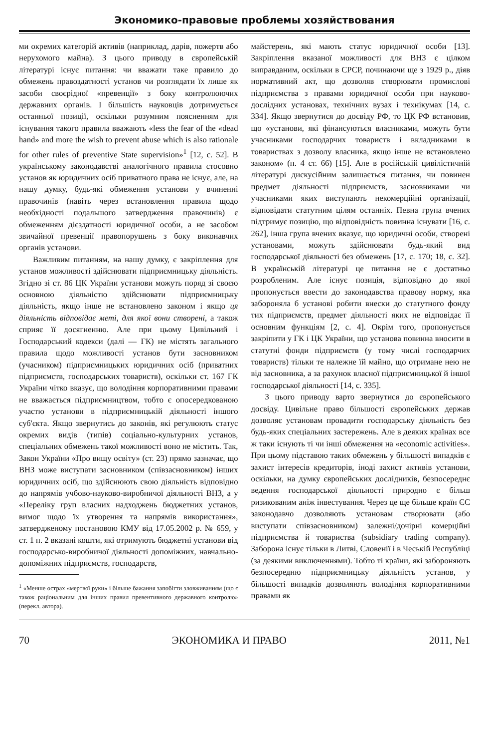Экономико-правовые проблемы хозяйствования
ми окремих категорій активів (наприклад, дарів, пожертв або нерухомого майна). З цього приводу в європейській літературі існує питання: чи вважати таке правило до обмежень правоздатності установ чи розглядати їх лише як засоби своєрідної «превенції» з боку контролюючих державних органів. І більшість науковців дотримується останньої позиції, оскільки розумним поясненням для існування такого правила вважають «less the fear of the «dead hand» and more the wish to prevent abuse which is also rationale for other rules of preventive State supervision»<sup>1</sup> [12, с. 52]. В українському законодавстві аналогічного правила стосовно установ як юридичних осіб приватного права не існує, але, на нашу думку, будь-які обмеження установи у вчиненні правочинів (навіть через встановлення правила щодо необхідності подальшого затвердження правочинів) є обмеженням дієздатності юридичної особи, а не засобом звичайної превенції правопорушень з боку виконавчих органів установи.
Важливим питанням, на нашу думку, є закріплення для установ можливості здійснювати підприємницьку діяльність. Згідно зі ст. 86 ЦК України установи можуть поряд зі своєю основною діяльністю здійснювати підприємницьку діяльність, якщо інше не встановлено законом і якщо ця діяльність відповідає меті, для якої вони створені, а також сприяє її досягненню. Але при цьому Цивільний і Господарський кодекси (далі — ГК) не містять загального правила щодо можливості установ бути засновником (учасником) підприємницьких юридичних осіб (приватних підприємств, господарських товариств), оскільки ст. 167 ГК України чітко вказує, що володіння корпоративними правами не вважається підприємництвом, тобто є опосередкованою участю установи в підприємницькій діяльності іншого суб'єкта. Якщо звернутись до законів, які регулюють статус окремих видів (типів) соціально-культурних установ, спеціальних обмежень такої можливості воно не містить. Так, Закон України «Про вищу освіту» (ст. 23) прямо зазначає, що ВНЗ може виступати засновником (співзасновником) інших юридичних осіб, що здійснюють свою діяльність відповідно до напрямів учбово-науково-виробничої діяльності ВНЗ, а у «Переліку груп власних надходжень бюджетних установ, вимог щодо їх утворення та напрямів використання», затвердженому постановою КМУ від 17.05.2002 р. № 659, у ст. 1 п. 2 вказані кошти, які отримують бюджетні установи від господарсько-виробничої діяльності допоміжних, навчально-допоміжних підприємств, господарств,
<sup>1</sup> «Менше острах «мертвої руки» і більше бажання запобігти зловживанням (що є також раціональним для інших правил превентивного державного контролю» (перекл. автора).
майстерень, які мають статус юридичної особи [13]. Закріплення вказаної можливості для ВНЗ є цілком виправданим, оскільки в СРСР, починаючи ще з 1929 р., діяв нормативний акт, що дозволяв створювати промислові підприємства з правами юридичної особи при науково-дослідних установах, технічних вузах і технікумах [14, с. 334]. Якщо звернутися до досвіду РФ, то ЦК РФ встановив, що «установи, які фінансуються власниками, можуть бути учасниками господарчих товариств і вкладниками в товариствах з дозволу власника, якщо інше не встановлено законом» (п. 4 ст. 66) [15]. Але в російській цивілістичній літературі дискусійним залишається питання, чи повинен предмет діяльності підприємств, засновниками чи учасниками яких виступають некомерційні організації, відповідати статутним цілям останніх. Певна група вчених підтримує позицію, що відповідність повинна існувати [16, с. 262], інша група вчених вказує, що юридичні особи, створені установами, можуть здійснювати будь-який вид господарської діяльності без обмежень [17, с. 170; 18, с. 32]. В українській літературі це питання не є достатньо розробленим. Але існує позиція, відповідно до якої пропонується ввести до законодавства правову норму, яка забороняла б установі робити внески до статутного фонду тих підприємств, предмет діяльності яких не відповідає її основним функціям [2, с. 4]. Окрім того, пропонується закріпити у ГК і ЦК України, що установа повинна вносити в статутні фонди підприємств (у тому числі господарчих товариств) тільки те належне їй майно, що отримане нею не від засновника, а за рахунок власної підприємницької й іншої господарської діяльності [14, с. 335].
З цього приводу варто звернутися до європейського досвіду. Цивільне право більшості європейських держав дозволяє установам провадити господарську діяльність без будь-яких спеціальних застережень. Але в деяких країнах все ж таки існують ті чи інші обмеження на «economic activities». При цьому підставою таких обмежень у більшості випадків є захист інтересів кредиторів, іноді захист активів установи, оскільки, на думку європейських дослідників, безпосереднє ведення господарської діяльності природно є більш ризикованим аніж інвестування. Через це ще більше країн ЄС законодавчо дозволяють установам створювати (або виступати співзасновником) залежні/дочірні комерційні підприємства й товариства (subsidiary trading company). Заборона існує тільки в Литві, Словенії і в Чеській Республіці (за деякими виключеннями). Тобто ті країни, які забороняють безпосередню підприємницьку діяльність установ, у більшості випадків дозволяють володіння корпоративними правами як
70 ЭКОНОМИКА И ПРАВО 2011, №1